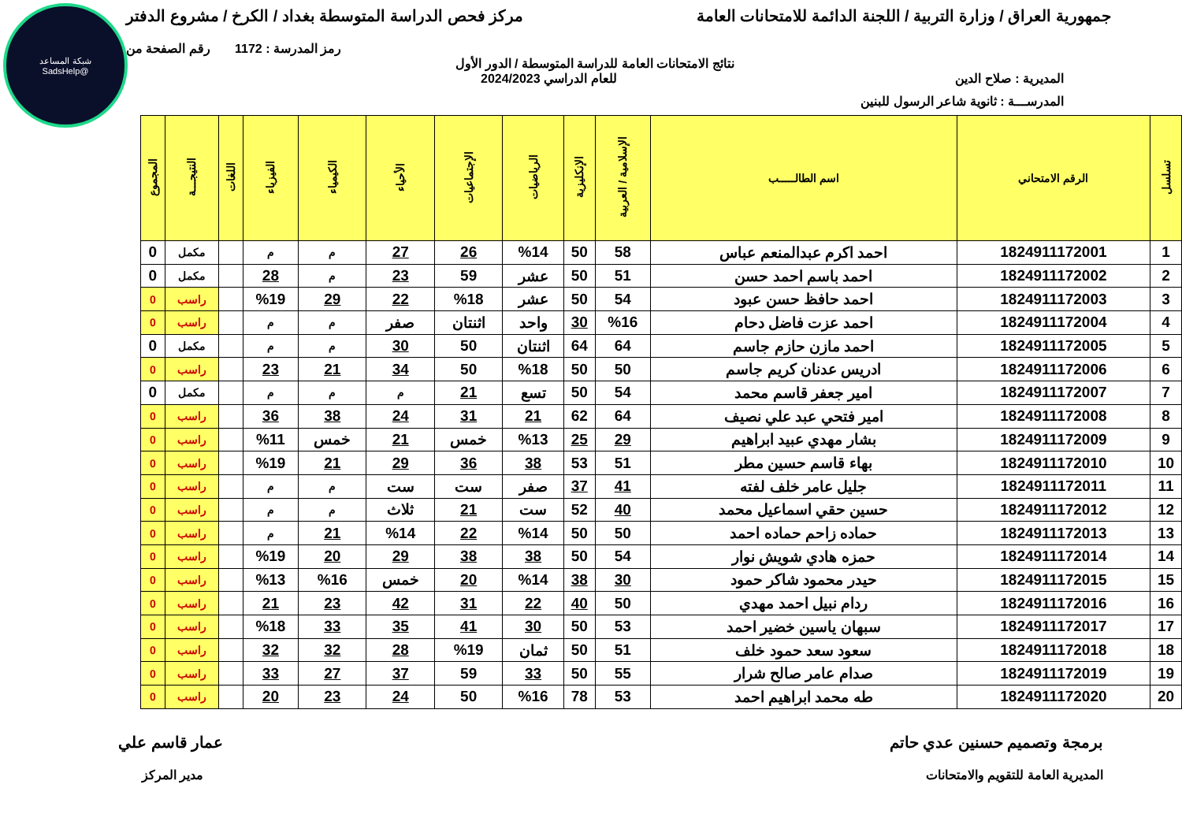شبكة المساعد
@SadsHelp
جمهورية العراق / وزارة التربية / اللجنة الدائمة للامتحانات العامة
مركز فحص الدراسة المتوسطة بغداد / الكرخ / مشروع الدفتر
رمز المدرسة : 1172 رقم الصفحة من
نتائج الامتحانات العامة للدراسة المتوسطة / الدور الأول
المديرية : صلاح الدين للعام الدراسي 2024/2023
المدرســـة : ثانوية شاعر الرسول للبنين
| تسلسل | الرقم الامتحاني | اسم الطالـــــب | الإسلامية / العربية | الإنكليزية | الرياضيات | الإجتماعيات | الأحياء | الكيمياء | الفيزياء | اللغات | النتيجـــة | المجموع |
| --- | --- | --- | --- | --- | --- | --- | --- | --- | --- | --- | --- | --- |
| 1 | 1824911172001 | احمد اكرم عبدالمنعم عباس | 58 | 50 | %14 | 26 | 27 | م | م | | مكمل | 0 |
| 2 | 1824911172002 | احمد باسم احمد حسن | 51 | 50 | عشر | 59 | 23 | م | 28 | | مكمل | 0 |
| 3 | 1824911172003 | احمد حافظ حسن عبود | 54 | 50 | عشر | %18 | 22 | 29 | %19 | | راسب | 0 |
| 4 | 1824911172004 | احمد عزت فاضل دحام | %16 | 30 | واحد | اثنتان | صفر | م | م | | راسب | 0 |
| 5 | 1824911172005 | احمد مازن حازم جاسم | 64 | 64 | اثنتان | 50 | 30 | م | م | | مكمل | 0 |
| 6 | 1824911172006 | ادريس عدنان كريم جاسم | 50 | 50 | %18 | 50 | 34 | 21 | 23 | | راسب | 0 |
| 7 | 1824911172007 | امير جعفر قاسم محمد | 54 | 50 | تسع | 21 | م | م | م | | مكمل | 0 |
| 8 | 1824911172008 | امير فتحي عبد علي نصيف | 64 | 62 | 21 | 31 | 24 | 38 | 36 | | راسب | 0 |
| 9 | 1824911172009 | بشار مهدي عبيد ابراهيم | 29 | 25 | %13 | خمس | 21 | خمس | %11 | | راسب | 0 |
| 10 | 1824911172010 | بهاء قاسم حسين مطر | 51 | 53 | 38 | 36 | 29 | 21 | %19 | | راسب | 0 |
| 11 | 1824911172011 | جليل عامر خلف لفته | 41 | 37 | صفر | ست | ست | م | م | | راسب | 0 |
| 12 | 1824911172012 | حسين حقي اسماعيل محمد | 40 | 52 | ست | 21 | ثلاث | م | م | | راسب | 0 |
| 13 | 1824911172013 | حماده زاحم حماده احمد | 50 | 50 | %14 | 22 | %14 | 21 | م | | راسب | 0 |
| 14 | 1824911172014 | حمزه هادي شويش نوار | 54 | 50 | 38 | 38 | 29 | 20 | %19 | | راسب | 0 |
| 15 | 1824911172015 | حيدر محمود شاكر حمود | 30 | 38 | %14 | 20 | خمس | %16 | %13 | | راسب | 0 |
| 16 | 1824911172016 | ردام نبيل احمد مهدي | 50 | 40 | 22 | 31 | 42 | 23 | 21 | | راسب | 0 |
| 17 | 1824911172017 | سبهان ياسين خضير احمد | 53 | 50 | 30 | 41 | 35 | 33 | %18 | | راسب | 0 |
| 18 | 1824911172018 | سعود سعد حمود خلف | 51 | 50 | ثمان | %19 | 28 | 32 | 32 | | راسب | 0 |
| 19 | 1824911172019 | صدام عامر صالح شرار | 55 | 50 | 33 | 59 | 37 | 27 | 33 | | راسب | 0 |
| 20 | 1824911172020 | طه محمد ابراهيم احمد | 53 | 78 | %16 | 50 | 24 | 23 | 20 | | راسب | 0 |
برمجة وتصميم حسنين عدي حاتم عمار قاسم علي
المديرية العامة للتقويم والامتحانات
مدير المركز